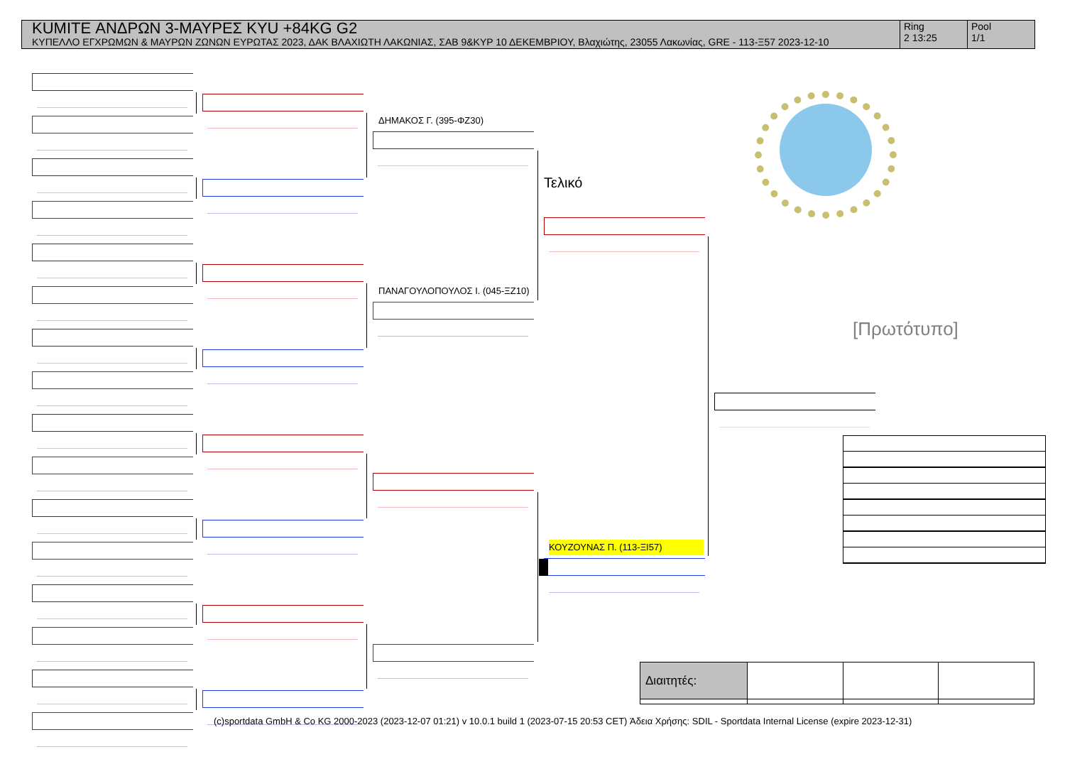KUMITE ΑΝΔΡΩΝ 3-ΜΑΥΡΕΣ KYU +84KG G2
ΚΥΠΕΛΛΟ ΕΓΧΡΩΜΩΝ & ΜΑΥΡΩΝ ΖΩΝΩΝ ΕΥΡΩΤΑΣ 2023, ΔΑΚ ΒΛΑΧΙΩΤΗ ΛΑΚΩΝΙΑΣ, ΣΑΒ 9&ΚΥΡ 10 ΔΕΚΕΜΒΡΙΟΥ, Βλαχιώτης, 23055 Λακωνίας, GRE - 113-Ξ57 2023-12-10
Ring
2 13:25
Pool
1/1
ΔΗΜΑΚΟΣ Γ. (395-ΦΖ30)
Τελικό
ΠΑΝΑΓΟΥΛΟΠΟΥΛΟΣ Ι. (045-ΞΖ10)
[Πρωτότυπο]
ΚΟΥΖΟΥΝΑΣ Π. (113-ΞΙ57)
| Διαιτητές: | | | |
(c)sportdata GmbH & Co KG 2000-2023 (2023-12-07 01:21) v 10.0.1 build 1 (2023-07-15 20:53 CET) Άδεια Χρήσης: SDIL - Sportdata Internal License (expire 2023-12-31)